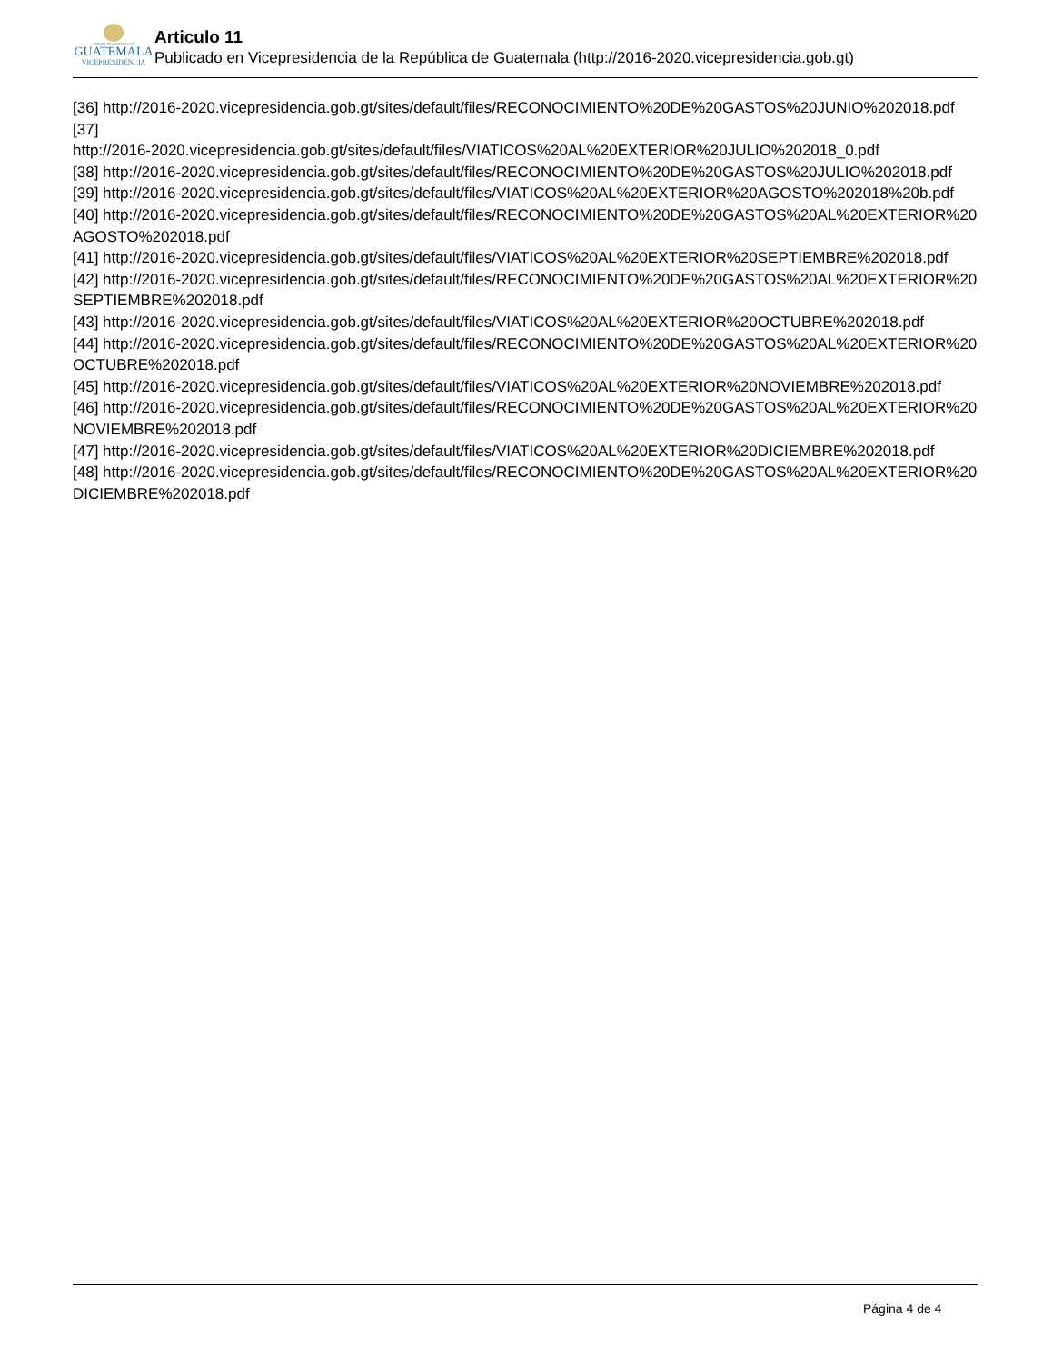GOBIERNO DE LA REPÚBLICA DE
GUATEMALA
VICEPRESIDENCIA
Articulo 11
Publicado en Vicepresidencia de la República de Guatemala (http://2016-2020.vicepresidencia.gob.gt)
[36] http://2016-2020.vicepresidencia.gob.gt/sites/default/files/RECONOCIMIENTO%20DE%20GASTOS%20JUNIO%202018.pdf
[37]
http://2016-2020.vicepresidencia.gob.gt/sites/default/files/VIATICOS%20AL%20EXTERIOR%20JULIO%202018_0.pdf
[38] http://2016-2020.vicepresidencia.gob.gt/sites/default/files/RECONOCIMIENTO%20DE%20GASTOS%20JULIO%202018.pdf
[39] http://2016-2020.vicepresidencia.gob.gt/sites/default/files/VIATICOS%20AL%20EXTERIOR%20AGOSTO%202018%20b.pdf
[40] http://2016-2020.vicepresidencia.gob.gt/sites/default/files/RECONOCIMIENTO%20DE%20GASTOS%20AL%20EXTERIOR%20AGOSTO%202018.pdf
[41] http://2016-2020.vicepresidencia.gob.gt/sites/default/files/VIATICOS%20AL%20EXTERIOR%20SEPTIEMBRE%202018.pdf
[42] http://2016-2020.vicepresidencia.gob.gt/sites/default/files/RECONOCIMIENTO%20DE%20GASTOS%20AL%20EXTERIOR%20SEPTIEMBRE%202018.pdf
[43] http://2016-2020.vicepresidencia.gob.gt/sites/default/files/VIATICOS%20AL%20EXTERIOR%20OCTUBRE%202018.pdf
[44] http://2016-2020.vicepresidencia.gob.gt/sites/default/files/RECONOCIMIENTO%20DE%20GASTOS%20AL%20EXTERIOR%20OCTUBRE%202018.pdf
[45] http://2016-2020.vicepresidencia.gob.gt/sites/default/files/VIATICOS%20AL%20EXTERIOR%20NOVIEMBRE%202018.pdf
[46] http://2016-2020.vicepresidencia.gob.gt/sites/default/files/RECONOCIMIENTO%20DE%20GASTOS%20AL%20EXTERIOR%20NOVIEMBRE%202018.pdf
[47] http://2016-2020.vicepresidencia.gob.gt/sites/default/files/VIATICOS%20AL%20EXTERIOR%20DICIEMBRE%202018.pdf
[48] http://2016-2020.vicepresidencia.gob.gt/sites/default/files/RECONOCIMIENTO%20DE%20GASTOS%20AL%20EXTERIOR%20DICIEMBRE%202018.pdf
Página 4 de 4